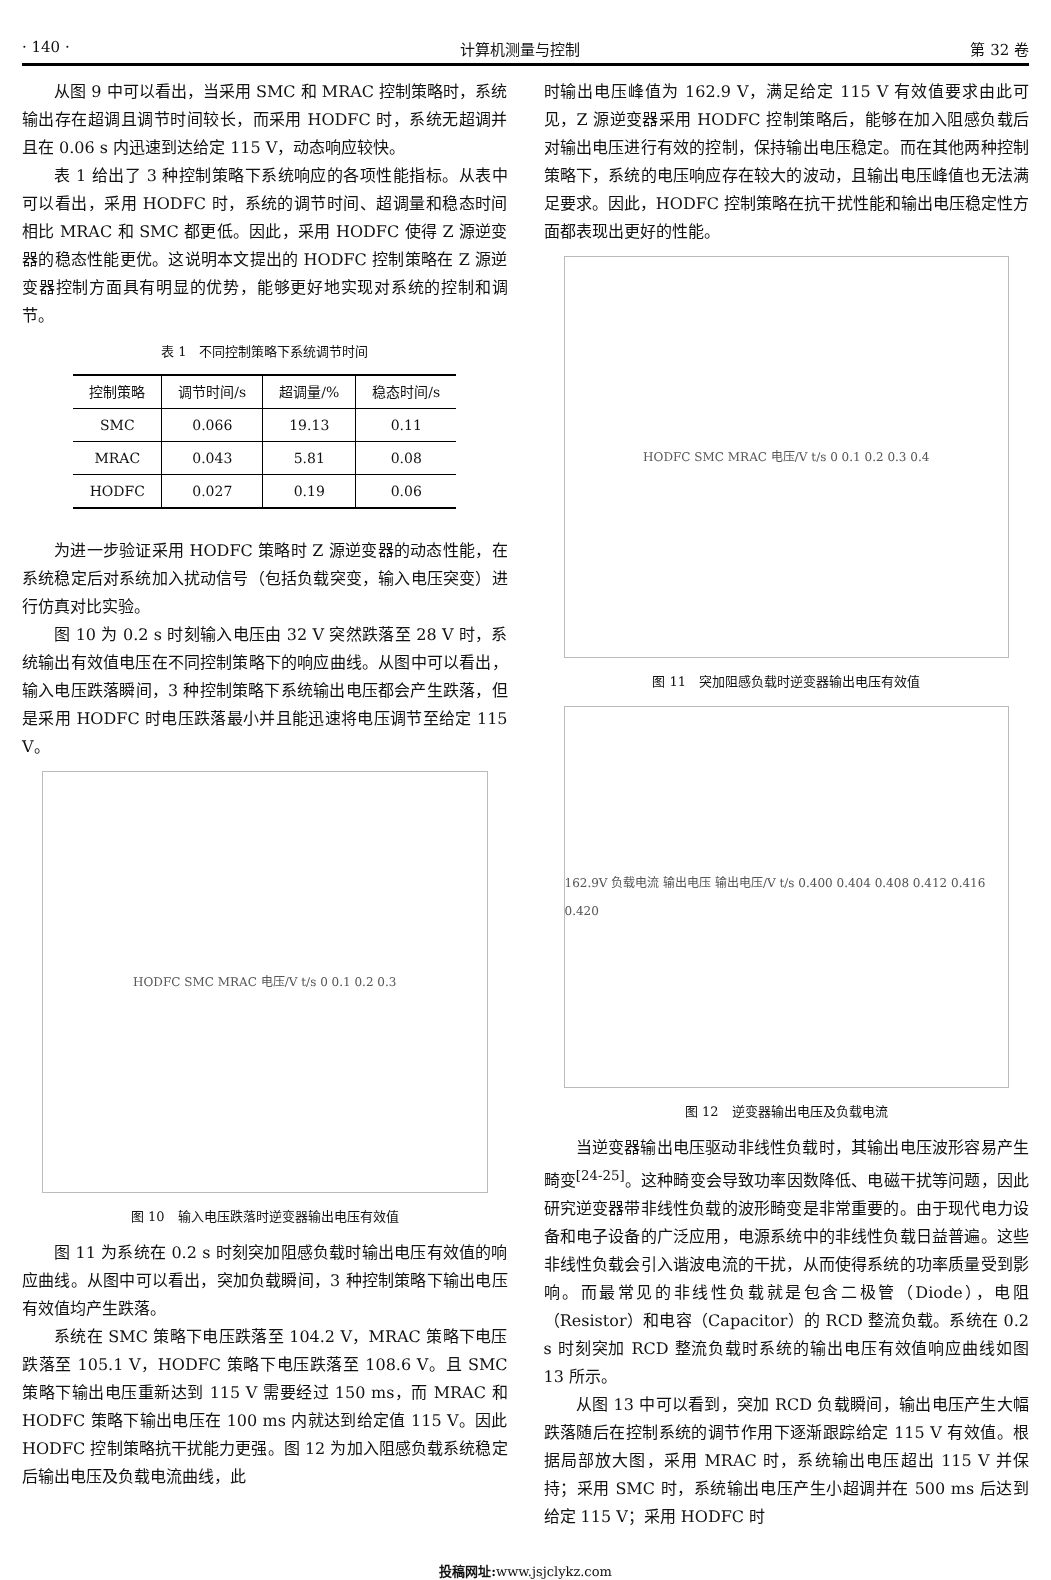· 140 · 计算机测量与控制 第 32 卷
从图 9 中可以看出，当采用 SMC 和 MRAC 控制策略时，系统输出存在超调且调节时间较长，而采用 HODFC 时，系统无超调并且在 0.06 s 内迅速到达给定 115 V，动态响应较快。
表 1 给出了 3 种控制策略下系统响应的各项性能指标。从表中可以看出，采用 HODFC 时，系统的调节时间、超调量和稳态时间相比 MRAC 和 SMC 都更低。因此，采用 HODFC 使得 Z 源逆变器的稳态性能更优。这说明本文提出的 HODFC 控制策略在 Z 源逆变器控制方面具有明显的优势，能够更好地实现对系统的控制和调节。
表 1　不同控制策略下系统调节时间
| 控制策略 | 调节时间/s | 超调量/% | 稳态时间/s |
| --- | --- | --- | --- |
| SMC | 0.066 | 19.13 | 0.11 |
| MRAC | 0.043 | 5.81 | 0.08 |
| HODFC | 0.027 | 0.19 | 0.06 |
为进一步验证采用 HODFC 策略时 Z 源逆变器的动态性能，在系统稳定后对系统加入扰动信号（包括负载突变，输入电压突变）进行仿真对比实验。
图 10 为 0.2 s 时刻输入电压由 32 V 突然跌落至 28 V 时，系统输出有效值电压在不同控制策略下的响应曲线。从图中可以看出，输入电压跌落瞬间，3 种控制策略下系统输出电压都会产生跌落，但是采用 HODFC 时电压跌落最小并且能迅速将电压调节至给定 115 V。
HODFC SMC MRAC 电压/V t/s 0 0.1 0.2 0.3
图 10　输入电压跌落时逆变器输出电压有效值
图 11 为系统在 0.2 s 时刻突加阻感负载时输出电压有效值的响应曲线。从图中可以看出，突加负载瞬间，3 种控制策略下输出电压有效值均产生跌落。
系统在 SMC 策略下电压跌落至 104.2 V，MRAC 策略下电压跌落至 105.1 V，HODFC 策略下电压跌落至 108.6 V。且 SMC 策略下输出电压重新达到 115 V 需要经过 150 ms，而 MRAC 和 HODFC 策略下输出电压在 100 ms 内就达到给定值 115 V。因此 HODFC 控制策略抗干扰能力更强。图 12 为加入阻感负载系统稳定后输出电压及负载电流曲线，此
时输出电压峰值为 162.9 V，满足给定 115 V 有效值要求由此可见，Z 源逆变器采用 HODFC 控制策略后，能够在加入阻感负载后对输出电压进行有效的控制，保持输出电压稳定。而在其他两种控制策略下，系统的电压响应存在较大的波动，且输出电压峰值也无法满足要求。因此，HODFC 控制策略在抗干扰性能和输出电压稳定性方面都表现出更好的性能。
HODFC SMC MRAC 电压/V t/s 0 0.1 0.2 0.3 0.4
图 11　突加阻感负载时逆变器输出电压有效值
162.9V 负载电流 输出电压 输出电压/V t/s 0.400 0.404 0.408 0.412 0.416 0.420
图 12　逆变器输出电压及负载电流
当逆变器输出电压驱动非线性负载时，其输出电压波形容易产生畸变<sup>[24-25]</sup>。这种畸变会导致功率因数降低、电磁干扰等问题，因此研究逆变器带非线性负载的波形畸变是非常重要的。由于现代电力设备和电子设备的广泛应用，电源系统中的非线性负载日益普遍。这些非线性负载会引入谐波电流的干扰，从而使得系统的功率质量受到影响。而最常见的非线性负载就是包含二极管（Diode），电阻（Resistor）和电容（Capacitor）的 RCD 整流负载。系统在 0.2 s 时刻突加 RCD 整流负载时系统的输出电压有效值响应曲线如图 13 所示。
从图 13 中可以看到，突加 RCD 负载瞬间，输出电压产生大幅跌落随后在控制系统的调节作用下逐渐跟踪给定 115 V 有效值。根据局部放大图，采用 MRAC 时，系统输出电压超出 115 V 并保持；采用 SMC 时，系统输出电压产生小超调并在 500 ms 后达到给定 115 V；采用 HODFC 时
投稿网址: www.jsjclykz.com